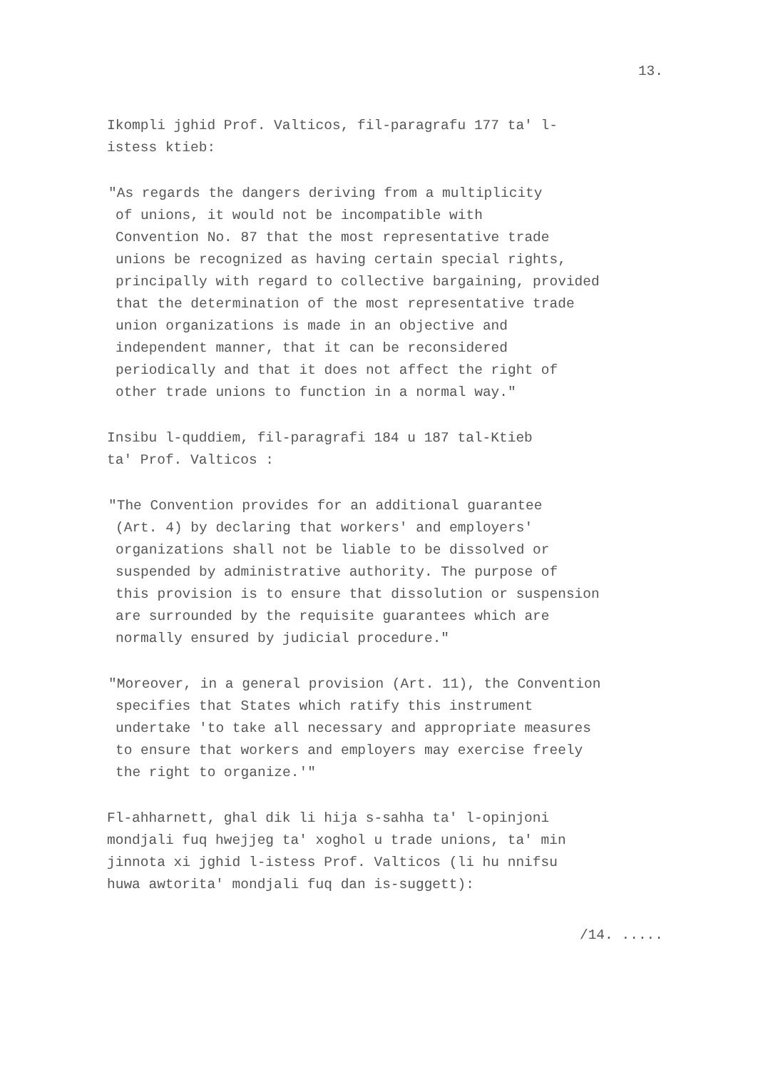13.
Ikompli jghid Prof. Valticos, fil-paragrafu 177 ta' l- istess ktieb:
"As regards the dangers deriving from a multiplicity of unions, it would not be incompatible with Convention No. 87 that the most representative trade unions be recognized as having certain special rights, principally with regard to collective bargaining, provided that the determination of the most representative trade union organizations is made in an objective and independent manner, that it can be reconsidered periodically and that it does not affect the right of other trade unions to function in a normal way."
Insibu l-quddiem, fil-paragrafi 184 u 187 tal-Ktieb ta' Prof. Valticos :
"The Convention provides for an additional guarantee (Art. 4) by declaring that workers' and employers' organizations shall not be liable to be dissolved or suspended by administrative authority. The purpose of this provision is to ensure that dissolution or suspension are surrounded by the requisite guarantees which are normally ensured by judicial procedure."
"Moreover, in a general provision (Art. 11), the Convention specifies that States which ratify this instrument undertake 'to take all necessary and appropriate measures to ensure that workers and employers may exercise freely the right to organize.'"
Fl-ahharnett, ghal dik li hija s-sahha ta' l-opinjoni mondjali fuq hwejjeg ta' xoghol u trade unions, ta' min jinnota xi jghid l-istess Prof. Valticos (li hu nnifsu huwa awtorita' mondjali fuq dan is-suggett):
/14. .....